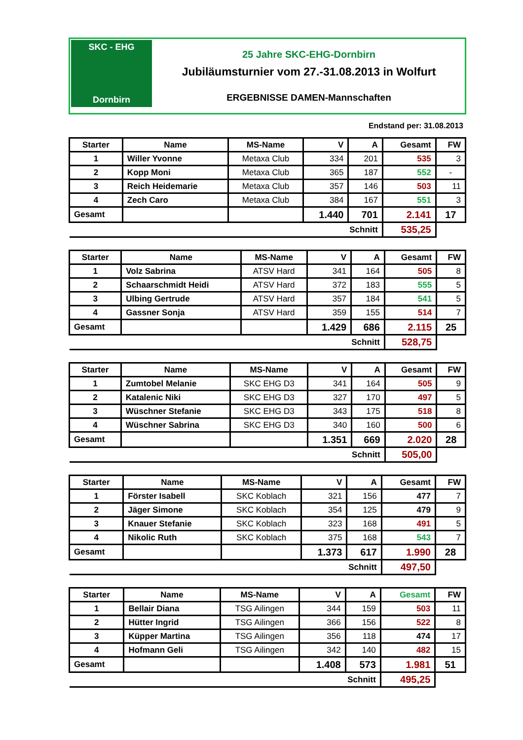SKC - EHG
Dornbirn
25 Jahre SKC-EHG-Dornbirn
Jubiläumsturnier vom 27.-31.08.2013 in Wolfurt
ERGEBNISSE DAMEN-Mannschaften
Endstand per: 31.08.2013
| Starter | Name | MS-Name | V | A | Gesamt | FW |
| --- | --- | --- | --- | --- | --- | --- |
| 1 | Willer Yvonne | Metaxa Club | 334 | 201 | 535 | 3 |
| 2 | Kopp Moni | Metaxa Club | 365 | 187 | 552 | - |
| 3 | Reich Heidemarie | Metaxa Club | 357 | 146 | 503 | 11 |
| 4 | Zech Caro | Metaxa Club | 384 | 167 | 551 | 3 |
| Gesamt | | | 1.440 | 701 | 2.141 | 17 |
| Schnitt | | | | | 535,25 | |
| Starter | Name | MS-Name | V | A | Gesamt | FW |
| --- | --- | --- | --- | --- | --- | --- |
| 1 | Volz Sabrina | ATSV Hard | 341 | 164 | 505 | 8 |
| 2 | Schaarschmidt Heidi | ATSV Hard | 372 | 183 | 555 | 5 |
| 3 | Ulbing Gertrude | ATSV Hard | 357 | 184 | 541 | 5 |
| 4 | Gassner Sonja | ATSV Hard | 359 | 155 | 514 | 7 |
| Gesamt | | | 1.429 | 686 | 2.115 | 25 |
| Schnitt | | | | | 528,75 | |
| Starter | Name | MS-Name | V | A | Gesamt | FW |
| --- | --- | --- | --- | --- | --- | --- |
| 1 | Zumtobel Melanie | SKC EHG D3 | 341 | 164 | 505 | 9 |
| 2 | Katalenic Niki | SKC EHG D3 | 327 | 170 | 497 | 5 |
| 3 | Wüschner Stefanie | SKC EHG D3 | 343 | 175 | 518 | 8 |
| 4 | Wüschner Sabrina | SKC EHG D3 | 340 | 160 | 500 | 6 |
| Gesamt | | | 1.351 | 669 | 2.020 | 28 |
| Schnitt | | | | | 505,00 | |
| Starter | Name | MS-Name | V | A | Gesamt | FW |
| --- | --- | --- | --- | --- | --- | --- |
| 1 | Förster Isabell | SKC Koblach | 321 | 156 | 477 | 7 |
| 2 | Jäger Simone | SKC Koblach | 354 | 125 | 479 | 9 |
| 3 | Knauer Stefanie | SKC Koblach | 323 | 168 | 491 | 5 |
| 4 | Nikolic Ruth | SKC Koblach | 375 | 168 | 543 | 7 |
| Gesamt | | | 1.373 | 617 | 1.990 | 28 |
| Schnitt | | | | | 497,50 | |
| Starter | Name | MS-Name | V | A | Gesamt | FW |
| --- | --- | --- | --- | --- | --- | --- |
| 1 | Bellair Diana | TSG Ailingen | 344 | 159 | 503 | 11 |
| 2 | Hütter Ingrid | TSG Ailingen | 366 | 156 | 522 | 8 |
| 3 | Küpper Martina | TSG Ailingen | 356 | 118 | 474 | 17 |
| 4 | Hofmann Geli | TSG Ailingen | 342 | 140 | 482 | 15 |
| Gesamt | | | 1.408 | 573 | 1.981 | 51 |
| Schnitt | | | | | 495,25 | |